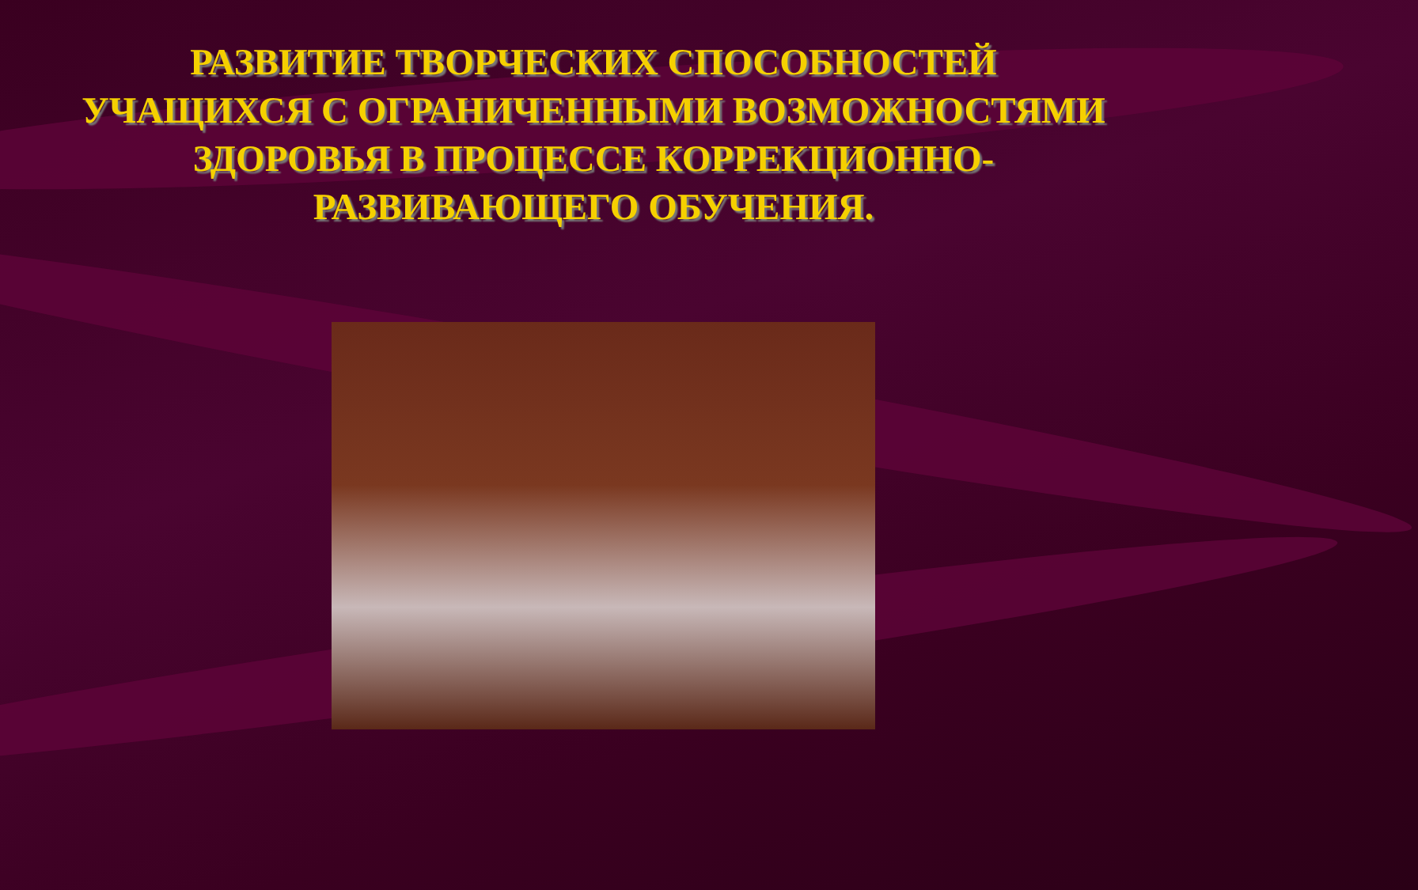РАЗВИТИЕ ТВОРЧЕСКИХ СПОСОБНОСТЕЙ УЧАЩИХСЯ С ОГРАНИЧЕННЫМИ ВОЗМОЖНОСТЯМИ ЗДОРОВЬЯ В ПРОЦЕССЕ КОРРЕКЦИОННО-РАЗВИВАЮЩЕГО ОБУЧЕНИЯ.